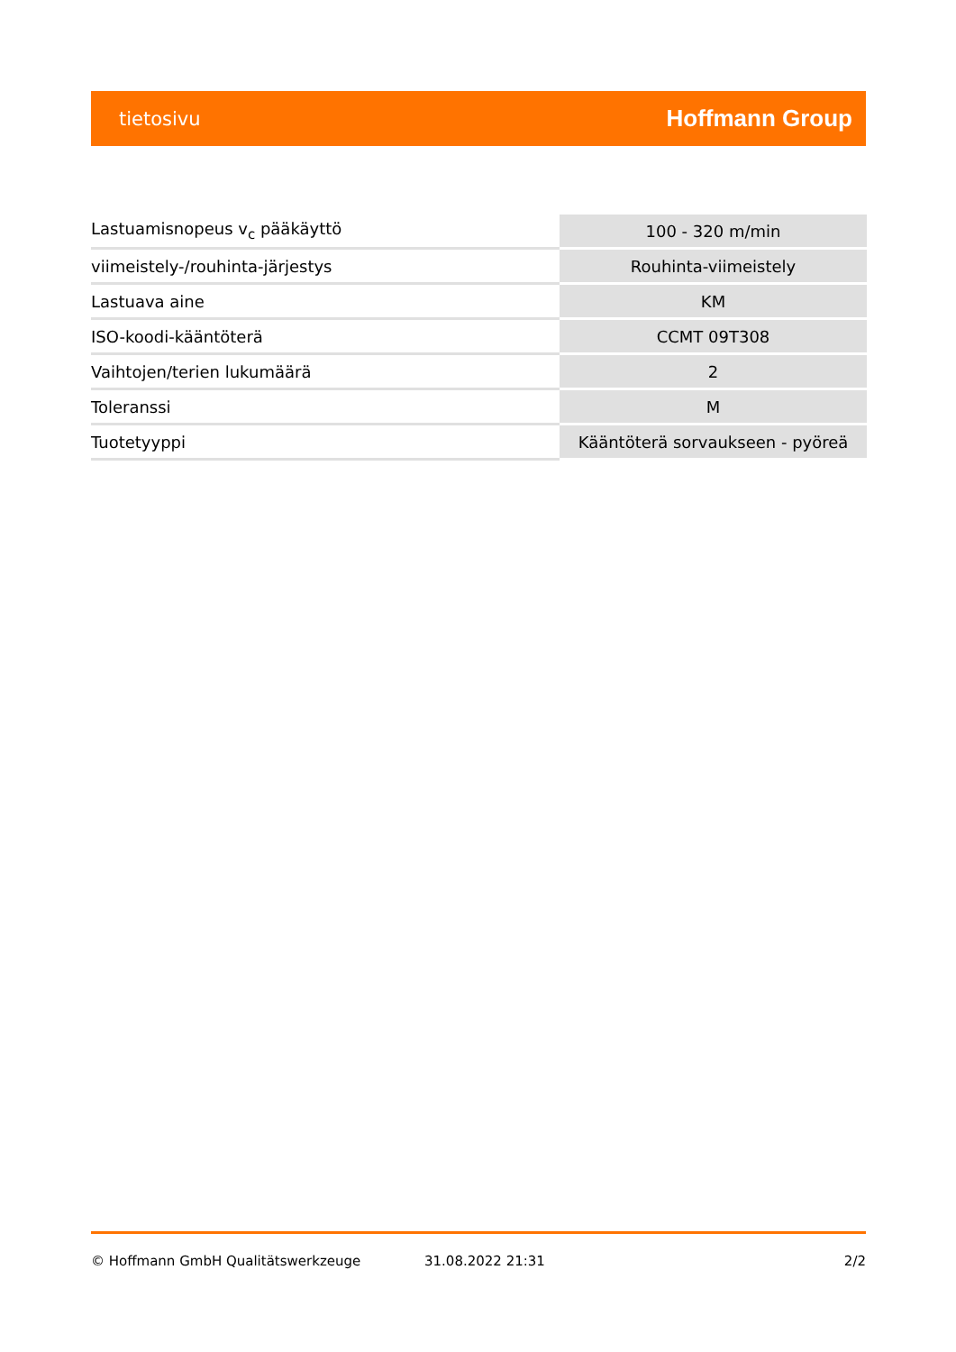tietosivu Hoffmann Group
| Lastuamisnopeus v<sub>c</sub> pääkäyttö | 100 - 320 m/min |
| viimeistely-/rouhinta-järjestys | Rouhinta-viimeistely |
| Lastuava aine | KM |
| ISO-koodi-kääntöterä | CCMT 09T308 |
| Vaihtojen/terien lukumäärä | 2 |
| Toleranssi | M |
| Tuotetyyppi | Kääntöterä sorvaukseen - pyöreä |
© Hoffmann GmbH Qualitätswerkzeuge 31.08.2022 21:31 2/2